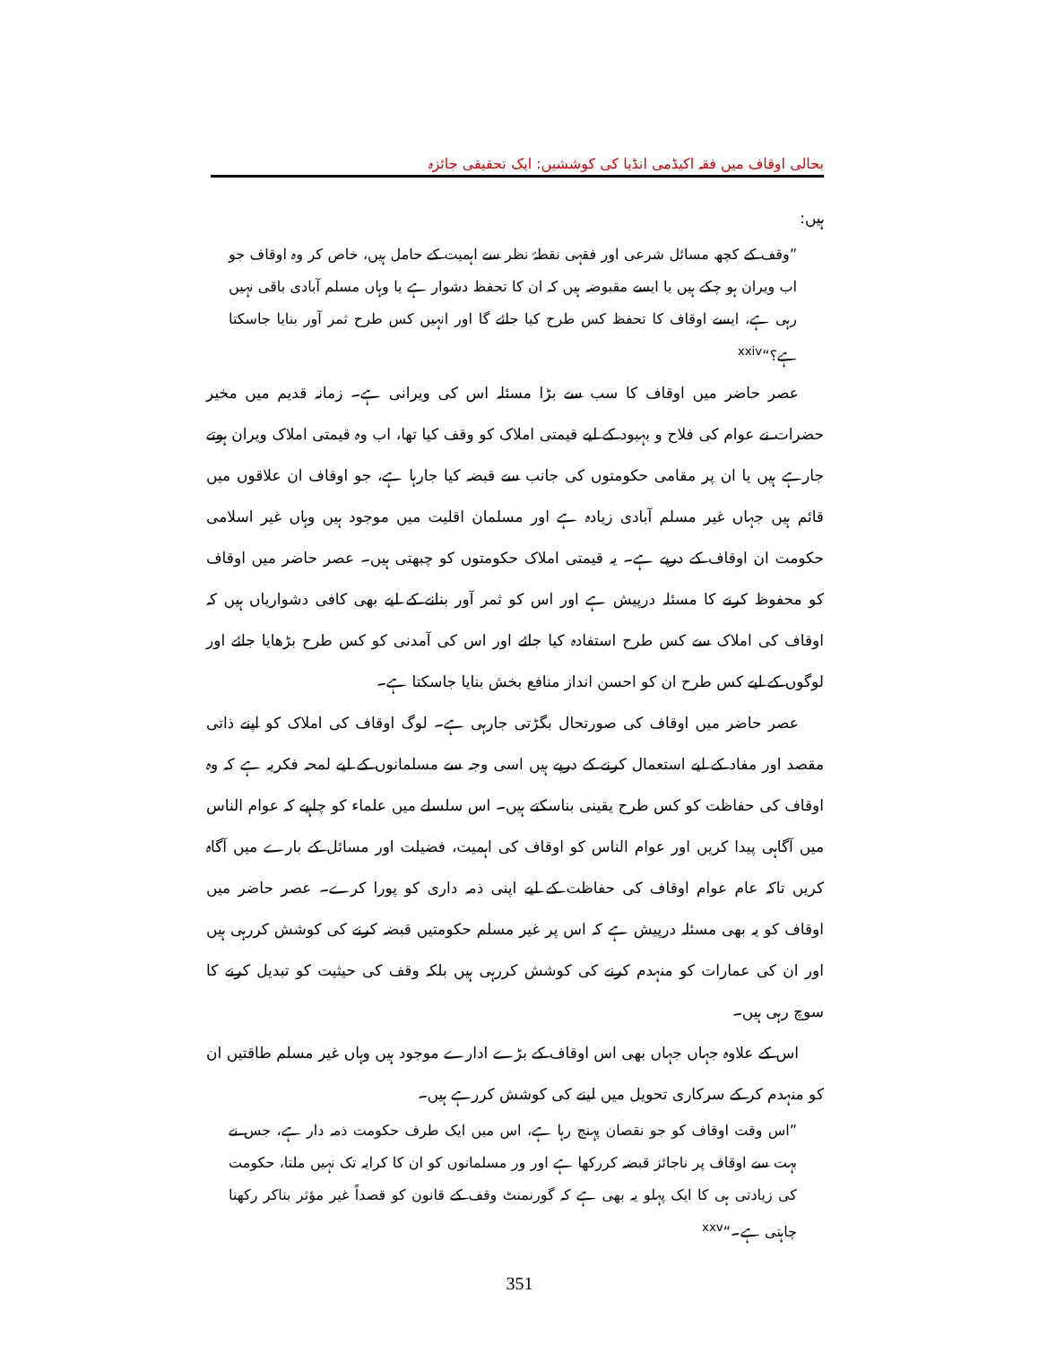بحالی اوقاف میں فقہ اکیڈمی انڈیا کی کوششیں: ایک تحقیقی جائزہ
ہیں:
”وقف کے کچھ مسائل شرعی اور فقہی نقطۂ نظر سے اہمیت کے حامل ہیں، خاص کر وہ اوقاف جو اب ویران ہو چکے ہیں یا ایسے مقبوضہ ہیں کہ ان کا تحفظ دشوار ہے یا وہاں مسلم آبادی باقی نہیں رہی ہے، ایسے اوقاف کا تحفظ کس طرح کیا جائے گا اور انہیں کس طرح ثمر آور بنایا جاسکتا ہے؟“<sup>xxiv</sup>
عصر حاضر میں اوقاف کا سب سے بڑا مسئلہ اس کی ویرانی ہے۔ زمانہ قدیم میں مخیر حضرات نے عوام کی فلاح و بہبود کے لیے قیمتی املاک کو وقف کیا تھا، اب وہ قیمتی املاک ویران ہوتے جارہے ہیں یا ان پر مقامی حکومتوں کی جانب سے قبضہ کیا جارہا ہے، جو اوقاف ان علاقوں میں قائم ہیں جہاں غیر مسلم آبادی زیادہ ہے اور مسلمان اقلیت میں موجود ہیں وہاں غیر اسلامی حکومت ان اوقاف کے درپے ہے۔ یہ قیمتی املاک حکومتوں کو چبھتی ہیں۔ عصر حاضر میں اوقاف کو محفوظ کرنے کا مسئلہ درپیش ہے اور اس کو ثمر آور بنانے کے لیے بھی کافی دشواریاں ہیں کہ اوقاف کی املاک سے کس طرح استفادہ کیا جائے اور اس کی آمدنی کو کس طرح بڑھایا جائے اور لوگوں کے لیے کس طرح ان کو احسن انداز منافع بخش بنایا جاسکتا ہے۔
عصر حاضر میں اوقاف کی صورتحال بگڑتی جارہی ہے۔ لوگ اوقاف کی املاک کو اپنے ذاتی مقصد اور مفاد کے لیے استعمال کرنے کے درپے ہیں اسی وجہ سے مسلمانوں کے لیے لمحہ فکریہ ہے کہ وہ اوقاف کی حفاظت کو کس طرح یقینی بناسکتے ہیں۔ اس سلسلے میں علماء کو چاہیے کہ عوام الناس میں آگاہی پیدا کریں اور عوام الناس کو اوقاف کی اہمیت، فضیلت اور مسائل کے بارے میں آگاہ کریں تاکہ عام عوام اوقاف کی حفاظت کے لیے اپنی ذمہ داری کو پورا کرے۔ عصر حاضر میں اوقاف کو یہ بھی مسئلہ درپیش ہے کہ اس پر غیر مسلم حکومتیں قبضہ کرنے کی کوشش کررہی ہیں اور ان کی عمارات کو منہدم کرنے کی کوشش کررہی ہیں بلکہ وقف کی حیثیت کو تبدیل کرنے کا سوچ رہی ہیں۔
اس کے علاوہ جہاں جہاں بھی اس اوقاف کے بڑے ادارے موجود ہیں وہاں غیر مسلم طاقتیں ان کو منہدم کر کے سرکاری تحویل میں لینے کی کوشش کررہے ہیں۔
”اس وقت اوقاف کو جو نقصان پہنچ رہا ہے، اس میں ایک طرف حکومت ذمہ دار ہے، جس نے بہت سے اوقاف پر ناجائز قبضہ کررکھا ہے اور ور مسلمانوں کو ان کا کرایہ تک نہیں ملتا، حکومت کی زیادتی ہی کا ایک پہلو یہ بھی ہے کہ گورنمنٹ وقف کے قانون کو قصداً غیر مؤثر بناکر رکھنا چاہتی ہے۔“<sup>xxv</sup>
351